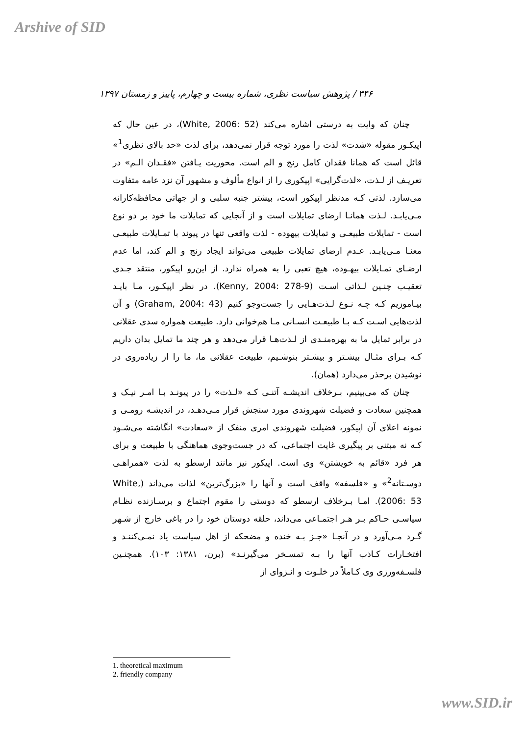Arshive of SID
۳۴۶ / پژوهش سیاست نظری، شماره بیست و چهارم، پاییز و زمستان ۱۳۹۷
چنان که وایت به درستی اشاره می‌کند (White, 2006: 52)، در عین حال که اپیکـور مقوله «شدت» لذت را مورد توجه قرار نمی‌دهد، برای لذت «حد بالای نظری<sup>1</sup>» قائل است که همانا فقدان کامل رنج و الم است. محوریت یـافتن «فقـدان الـم» در تعریـف از لـذت، «لذت‌گرایی» اپیکوری را از انواع مألوف و مشهور آن نزد عامه متفاوت می‌سازد. لذتی کـه مدنظر اپیکور است، بیشتر جنبه سلبی و از جهاتی محافظه‌کارانه مـی‌یابـد. لـذت همانـا ارضای تمایلات است و از آنجایی که تمایلات ما خود بر دو نوع است - تمایلات طبیعـی و تمایلات بیهوده - لذت واقعی تنها در پیوند با تمـایلات طبیعـی معنـا مـی‌یابـد. عـدم ارضای تمایلات طبیعی می‌تواند ایجاد رنج و الم کند، اما عدم ارضـای تمـایلات بیهـوده، هیچ تعبی را به همراه ندارد. از این‌رو اپیکور، منتقد جـدی تعقیـب چنـین لـذاتی اسـت (Kenny, 2004: 278-9). در نظر اپیکـور، مـا بایـد بیـاموزیم کـه چـه نـوع لـذت‌هـایی را جست‌وجو کنیم (Graham, 2004: 43) و آن لذت‌هایی اسـت کـه بـا طبیعـت انسـانی مـا هم‌خوانی دارد. طبیعت همواره سدی عقلانی در برابر تمایل ما به بهره‌منـدی از لـذت‌هـا قرار می‌دهد و هر چند ما تمایل بدان داریم کـه بـرای مثـال بیشـتر و بیشـتر بنوشـیم، طبیعت عقلانی ما، ما را از زیاده‌روی در نوشیدن برحذر می‌دارد (همان).
چنان که می‌بینیم، بـرخلاف اندیشـه آتنـی کـه «لـذت» را در پیونـد بـا امـر نیـک و همچنین سعادت و فضیلت شهروندی مورد سنجش قرار مـی‌دهـد، در اندیشـه رومـی و نمونه اعلای آن اپیکور، فضیلت شهروندی امری منفک از «سعادت» انگاشته می‌شـود کـه نه مبتنی بر پیگیری غایت اجتماعی، که در جست‌وجوی هماهنگی با طبیعت و برای هر فرد «قائم به خویشتن» وی است. اپیکور نیز مانند ارسطو به لذت «همراهـی دوسـتانه<sup>2</sup>» و «فلسفه» واقف است و آنها را «بزرگ‌ترین» لذات می‌داند (White, 2006: 53). امـا بـرخلاف ارسطو که دوستی را مقوم اجتماع و برسـازنده نظـام سیاسـی حـاکم بـر هـر اجتمـاعی می‌داند، حلقه دوستان خود را در باغی خارج از شـهر گـرد مـی‌آورد و در آنجـا «جـز بـه خنده و مضحکه از اهل سیاست یاد نمـی‌کننـد و افتخـارات کـاذب آنها را بـه تمسـخر می‌گیرنـد» (برن، ۱۳۸۱: ۱۰۳). همچنـین فلسـفه‌ورزی وی کـاملاً در خلـوت و انـزوای از
1. theoretical maximum
2. friendly company
www.SID.ir